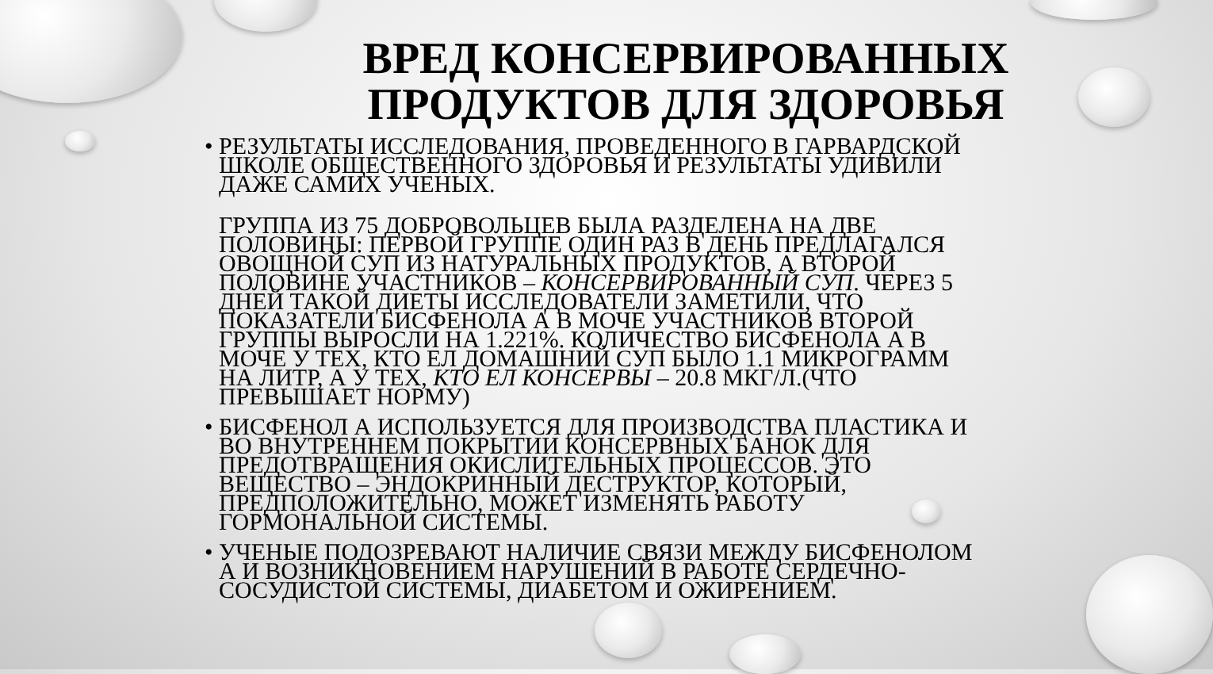ВРЕД КОНСЕРВИРОВАННЫХ
ПРОДУКТОВ ДЛЯ ЗДОРОВЬЯ
• РЕЗУЛЬТАТЫ ИССЛЕДОВАНИЯ, ПРОВЕДЕННОГО В ГАРВАРДСКОЙ ШКОЛЕ ОБЩЕСТВЕННОГО ЗДОРОВЬЯ И РЕЗУЛЬТАТЫ УДИВИЛИ ДАЖЕ САМИХ УЧЕНЫХ.
ГРУППА ИЗ 75 ДОБРОВОЛЬЦЕВ БЫЛА РАЗДЕЛЕНА НА ДВЕ ПОЛОВИНЫ: ПЕРВОЙ ГРУППЕ ОДИН РАЗ В ДЕНЬ ПРЕДЛАГАЛСЯ ОВОЩНОЙ СУП ИЗ НАТУРАЛЬНЫХ ПРОДУКТОВ, А ВТОРОЙ ПОЛОВИНЕ УЧАСТНИКОВ – КОНСЕРВИРОВАННЫЙ СУП. ЧЕРЕЗ 5 ДНЕЙ ТАКОЙ ДИЕТЫ ИССЛЕДОВАТЕЛИ ЗАМЕТИЛИ, ЧТО ПОКАЗАТЕЛИ БИСФЕНОЛА А В МОЧЕ УЧАСТНИКОВ ВТОРОЙ ГРУППЫ ВЫРОСЛИ НА 1.221%. КОЛИЧЕСТВО БИСФЕНОЛА А В МОЧЕ У ТЕХ, КТО ЕЛ ДОМАШНИЙ СУП БЫЛО 1.1 МИКРОГРАММ НА ЛИТР, А У ТЕХ, КТО ЕЛ КОНСЕРВЫ – 20.8 МКГ/Л.(ЧТО ПРЕВЫШАЕТ НОРМУ)
• БИСФЕНОЛ А ИСПОЛЬЗУЕТСЯ ДЛЯ ПРОИЗВОДСТВА ПЛАСТИКА И ВО ВНУТРЕННЕМ ПОКРЫТИИ КОНСЕРВНЫХ БАНОК ДЛЯ ПРЕДОТВРАЩЕНИЯ ОКИСЛИТЕЛЬНЫХ ПРОЦЕССОВ. ЭТО ВЕЩЕСТВО – ЭНДОКРИННЫЙ ДЕСТРУКТОР, КОТОРЫЙ, ПРЕДПОЛОЖИТЕЛЬНО, МОЖЕТ ИЗМЕНЯТЬ РАБОТУ ГОРМОНАЛЬНОЙ СИСТЕМЫ.
• УЧЕНЫЕ ПОДОЗРЕВАЮТ НАЛИЧИЕ СВЯЗИ МЕЖДУ БИСФЕНОЛОМ А И ВОЗНИКНОВЕНИЕМ НАРУШЕНИЙ В РАБОТЕ СЕРДЕЧНО-СОСУДИСТОЙ СИСТЕМЫ, ДИАБЕТОМ И ОЖИРЕНИЕМ.